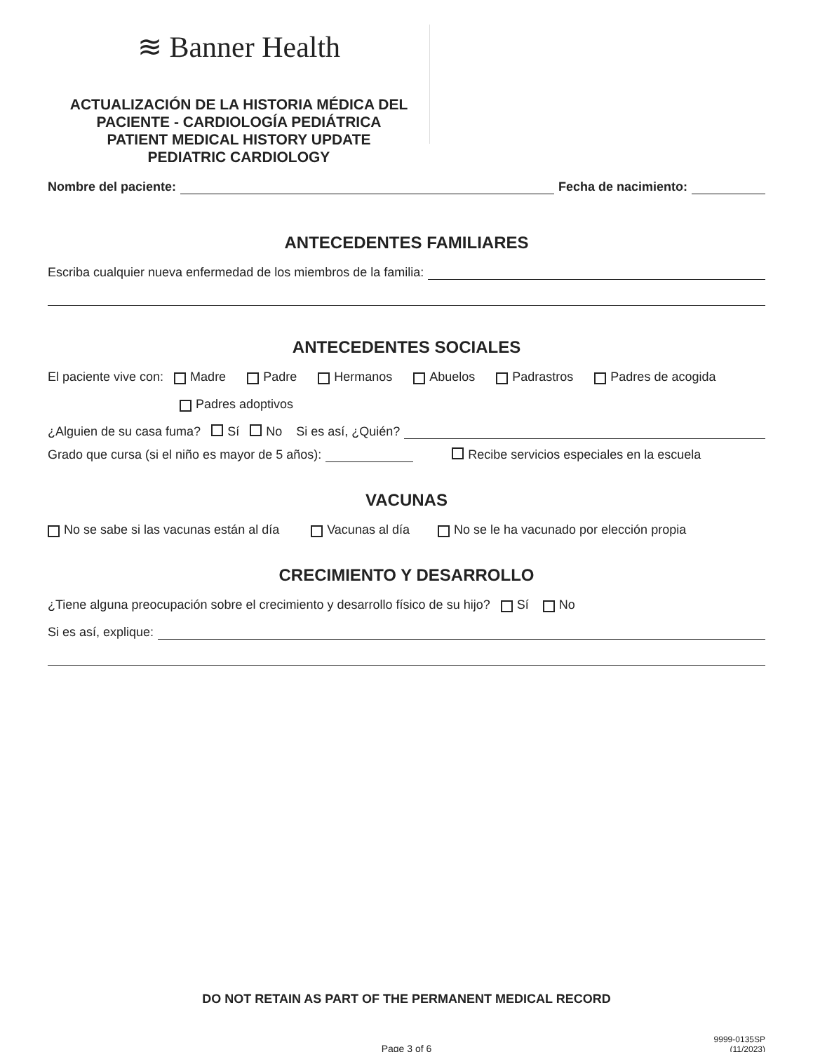≋ Banner Health
ACTUALIZACIÓN DE LA HISTORIA MÉDICA DEL PACIENTE - CARDIOLOGÍA PEDIÁTRICA
PATIENT MEDICAL HISTORY UPDATE
PEDIATRIC CARDIOLOGY
Nombre del paciente: Fecha de nacimiento:
ANTECEDENTES FAMILIARES
Escriba cualquier nueva enfermedad de los miembros de la familia:
ANTECEDENTES SOCIALES
El paciente vive con: Madre Padre Hermanos Abuelos Padrastros Padres de acogida
Padres adoptivos
¿Alguien de su casa fuma? Sí No Si es así, ¿Quién?
Grado que cursa (si el niño es mayor de 5 años): Recibe servicios especiales en la escuela
VACUNAS
No se sabe si las vacunas están al día Vacunas al día No se le ha vacunado por elección propia
CRECIMIENTO Y DESARROLLO
¿Tiene alguna preocupación sobre el crecimiento y desarrollo físico de su hijo? Sí No
Si es así, explique:
DO NOT RETAIN AS PART OF THE PERMANENT MEDICAL RECORD
Page 3 of 6
9999-0135SP
(11/2023)